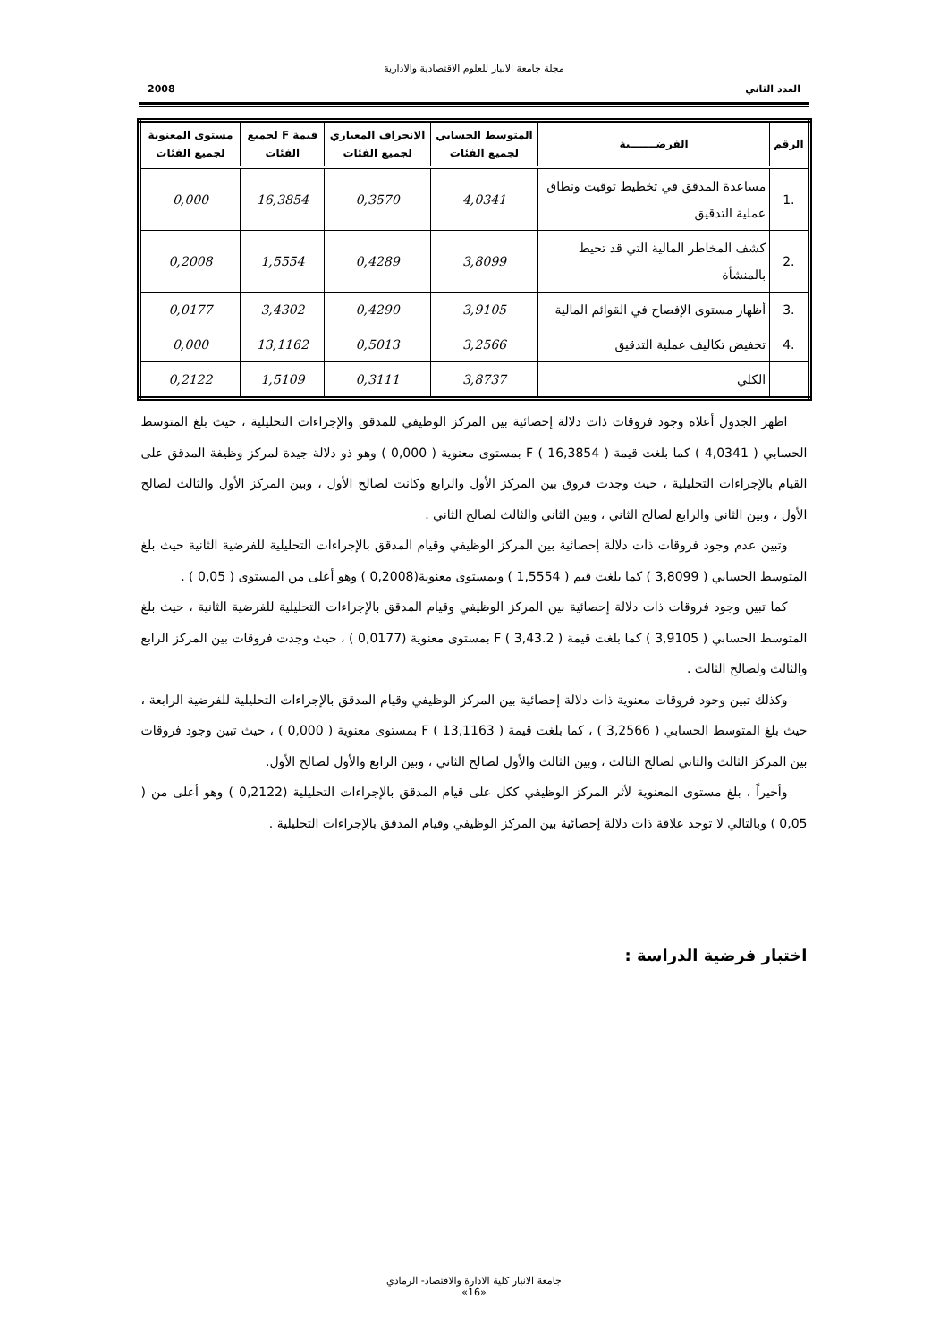مجلة جامعة الانبار للعلوم الاقتصادية والادارية
العدد الثاني 2008
| الرقم | الفرضـــــــية | المتوسط الحسابي لجميع الفئات | الانحراف المعياري لجميع الفئات | قيمة F لجميع الفئات | مستوى المعنوية لجميع الفئات |
| --- | --- | --- | --- | --- | --- |
| .1 | مساعدة المدقق في تخطيط توقيت ونطاق عملية التدقيق | 4,0341 | 0,3570 | 16,3854 | 0,000 |
| .2 | كشف المخاطر المالية التي قد تحيط بالمنشأة | 3,8099 | 0,4289 | 1,5554 | 0,2008 |
| .3 | أظهار مستوى الإفصاح في القوائم المالية | 3,9105 | 0,4290 | 3,4302 | 0,0177 |
| .4 | تخفيض تكاليف عملية التدقيق | 3,2566 | 0,5013 | 13,1162 | 0,000 |
| | الكلي | 3,8737 | 0,3111 | 1,5109 | 0,2122 |
اظهر الجدول أعلاه وجود فروقات ذات دلالة إحصائية بين المركز الوظيفي للمدقق والإجراءات التحليلية ، حيث بلغ المتوسط الحسابي ( 4,0341 ) كما بلغت قيمة F ( 16,3854 ) بمستوى معنوية ( 0,000 ) وهو ذو دلالة جيدة لمركز وظيفة المدقق على القيام بالإجراءات التحليلية ، حيث وجدت فروق بين المركز الأول والرابع وكانت لصالح الأول ، وبين المركز الأول والثالث لصالح الأول ، وبين الثاني والرابع لصالح الثاني ، وبين الثاني والثالث لصالح الثاني .
وتبين عدم وجود فروقات ذات دلالة إحصائية بين المركز الوظيفي وقيام المدقق بالإجراءات التحليلية للفرضية الثانية حيث بلغ المتوسط الحسابي ( 3,8099 ) كما بلغت قيم ( 1,5554 ) وبمستوى معنوية(0,2008 ) وهو أعلى من المستوى ( 0,05 ) .
كما تبين وجود فروقات ذات دلالة إحصائية بين المركز الوظيفي وقيام المدقق بالإجراءات التحليلية للفرضية الثانية ، حيث بلغ المتوسط الحسابي ( 3,9105 ) كما بلغت قيمة F ( 3,43.2 ) بمستوى معنوية (0,0177 ) ، حيث وجدت فروقات بين المركز الرابع والثالث ولصالح الثالث .
وكذلك تبين وجود فروقات معنوية ذات دلالة إحصائية بين المركز الوظيفي وقيام المدقق بالإجراءات التحليلية للفرضية الرابعة ، حيث بلغ المتوسط الحسابي ( 3,2566 ) ، كما بلغت قيمة F ( 13,1163 ) بمستوى معنوية ( 0,000 ) ، حيث تبين وجود فروقات بين المركز الثالث والثاني لصالح الثالث ، وبين الثالث والأول لصالح الثاني ، وبين الرابع والأول لصالح الأول.
وأخيراً ، بلغ مستوى المعنوية لأثر المركز الوظيفي ككل على قيام المدقق بالإجراءات التحليلية (0,2122 ) وهو أعلى من ( 0,05 ) وبالتالي لا توجد علاقة ذات دلالة إحصائية بين المركز الوظيفي وقيام المدقق بالإجراءات التحليلية .
اختبار فرضية الدراسة :
جامعة الانبار كلية الادارة والاقتصاد- الرمادي
«16»